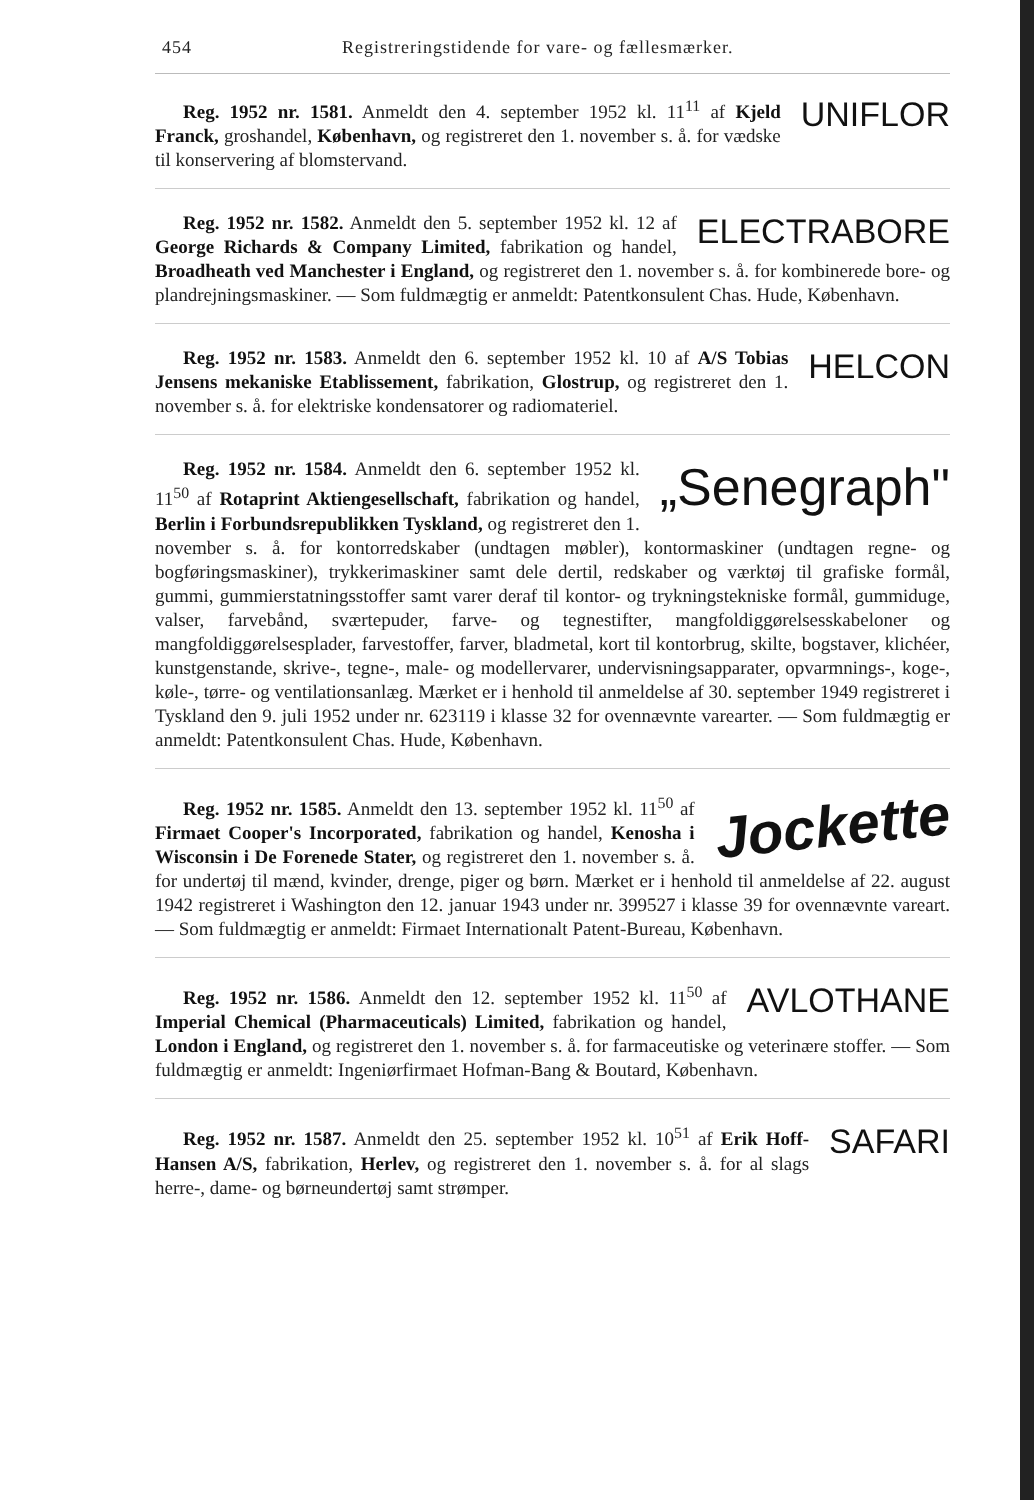454 Registreringstidende for vare- og fællesmærker.
UNIFLOR
Reg. 1952 nr. 1581. Anmeldt den 4. september 1952 kl. 11<sup>11</sup> af Kjeld Franck, groshandel, København, og registreret den 1. november s. å. for vædske til konservering af blomstervand.
ELECTRABORE
Reg. 1952 nr. 1582. Anmeldt den 5. september 1952 kl. 12 af George Richards & Company Limited, fabrikation og handel, Broadheath ved Manchester i England, og registreret den 1. november s. å. for kombinerede bore- og plandrejningsmaskiner. — Som fuldmægtig er anmeldt: Patentkonsulent Chas. Hude, København.
HELCON
Reg. 1952 nr. 1583. Anmeldt den 6. september 1952 kl. 10 af A/S Tobias Jensens mekaniske Etablissement, fabrikation, Glostrup, og registreret den 1. november s. å. for elektriske kondensatorer og radiomateriel.
„Senegraph"
Reg. 1952 nr. 1584. Anmeldt den 6. september 1952 kl. 11<sup>50</sup> af Rotaprint Aktiengesellschaft, fabrikation og handel, Berlin i Forbundsrepublikken Tyskland, og registreret den 1. november s. å. for kontorredskaber (undtagen møbler), kontormaskiner (undtagen regne- og bogføringsmaskiner), trykkerimaskiner samt dele dertil, redskaber og værktøj til grafiske formål, gummi, gummierstatningsstoffer samt varer deraf til kontor- og trykningstekniske formål, gummiduge, valser, farvebånd, sværtepuder, farve- og tegnestifter, mangfoldiggørelsesskabeloner og mangfoldiggørelsesplader, farvestoffer, farver, bladmetal, kort til kontorbrug, skilte, bogstaver, klichéer, kunstgenstande, skrive-, tegne-, male- og modellervarer, undervisningsapparater, opvarmnings-, koge-, køle-, tørre- og ventilationsanlæg. Mærket er i henhold til anmeldelse af 30. september 1949 registreret i Tyskland den 9. juli 1952 under nr. 623119 i klasse 32 for ovennævnte varearter. — Som fuldmægtig er anmeldt: Patentkonsulent Chas. Hude, København.
Jockette
Reg. 1952 nr. 1585. Anmeldt den 13. september 1952 kl. 11<sup>50</sup> af Firmaet Cooper's Incorporated, fabrikation og handel, Kenosha i Wisconsin i De Forenede Stater, og registreret den 1. november s. å. for undertøj til mænd, kvinder, drenge, piger og børn. Mærket er i henhold til anmeldelse af 22. august 1942 registreret i Washington den 12. januar 1943 under nr. 399527 i klasse 39 for ovennævnte vareart. — Som fuldmægtig er anmeldt: Firmaet Internationalt Patent-Bureau, København.
AVLOTHANE
Reg. 1952 nr. 1586. Anmeldt den 12. september 1952 kl. 11<sup>50</sup> af Imperial Chemical (Pharmaceuticals) Limited, fabrikation og handel, London i England, og registreret den 1. november s. å. for farmaceutiske og veterinære stoffer. — Som fuldmægtig er anmeldt: Ingeniørfirmaet Hofman-Bang & Boutard, København.
SAFARI
Reg. 1952 nr. 1587. Anmeldt den 25. september 1952 kl. 10<sup>51</sup> af Erik Hoff-Hansen A/S, fabrikation, Herlev, og registreret den 1. november s. å. for al slags herre-, dame- og børneundertøj samt strømper.